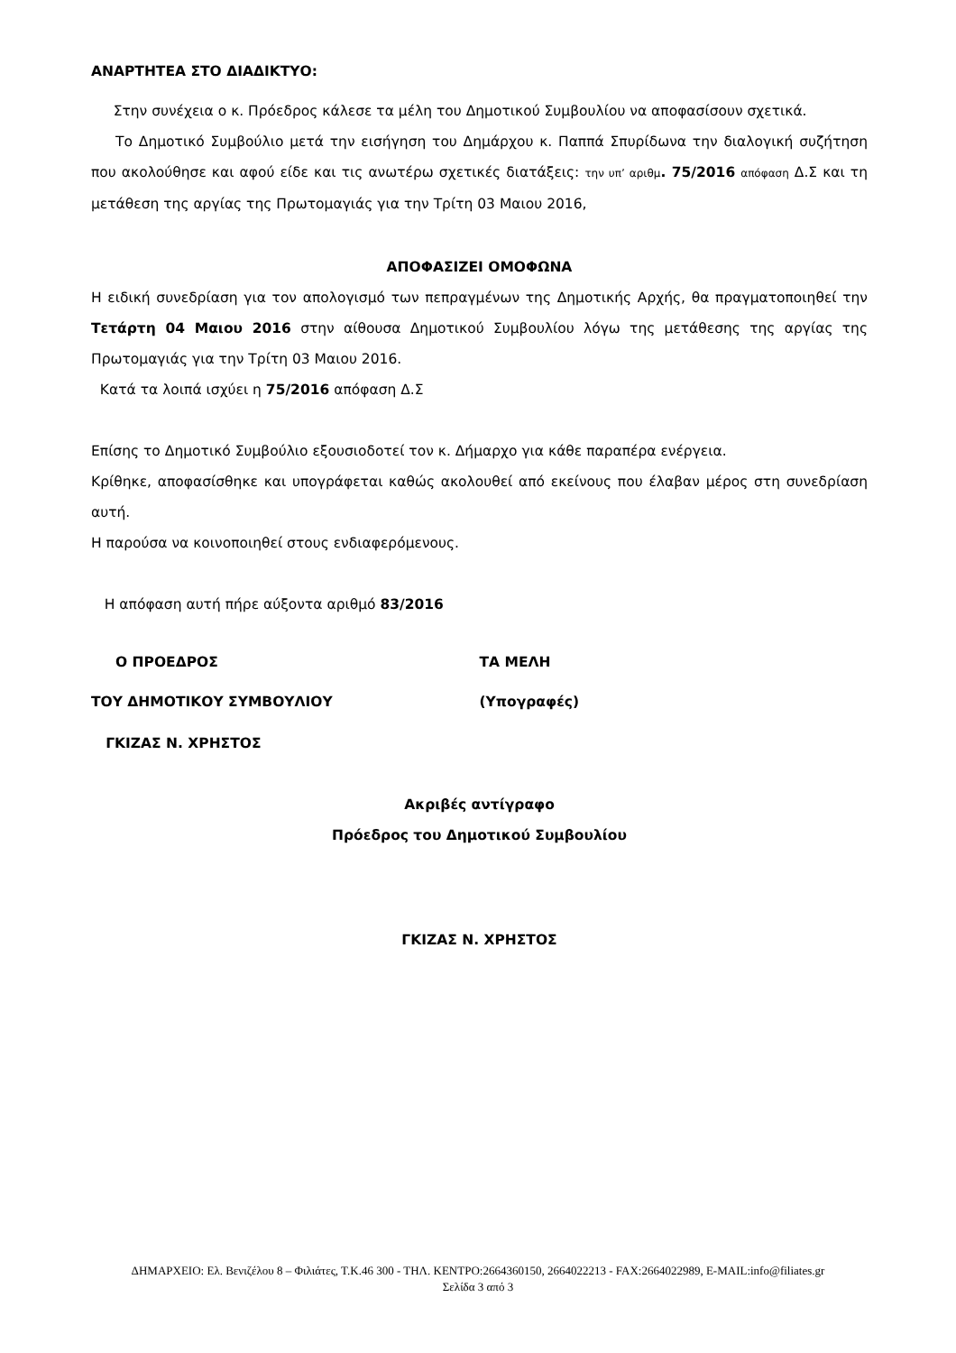ΑΝΑΡΤΗΤΕΑ ΣΤΟ ΔΙΑΔΙΚΤΥΟ:
Στην συνέχεια ο κ. Πρόεδρος κάλεσε τα μέλη του Δημοτικού Συμβουλίου να αποφασίσουν σχετικά.
Το Δημοτικό Συμβούλιο μετά την εισήγηση του Δημάρχου κ. Παππά Σπυρίδωνα την διαλογική συζήτηση που ακολούθησε και αφού είδε και τις ανωτέρω σχετικές διατάξεις: την υπ’ αριθμ. 75/2016 απόφαση Δ.Σ και τη μετάθεση της αργίας της Πρωτομαγιάς για την Τρίτη 03 Μαιου 2016,
ΑΠΟΦΑΣΙΖΕΙ ΟΜΟΦΩΝΑ
Η ειδική συνεδρίαση για τον απολογισμό των πεπραγμένων της Δημοτικής Αρχής, θα πραγματοποιηθεί την Τετάρτη 04 Μαιου 2016 στην αίθουσα Δημοτικού Συμβουλίου λόγω της μετάθεσης της αργίας της Πρωτομαγιάς για την Τρίτη 03 Μαιου 2016.
Κατά τα λοιπά ισχύει η 75/2016 απόφαση Δ.Σ
Επίσης το Δημοτικό Συμβούλιο εξουσιοδοτεί τον κ. Δήμαρχο για κάθε παραπέρα ενέργεια.
Κρίθηκε, αποφασίσθηκε και υπογράφεται καθώς ακολουθεί από εκείνους που έλαβαν μέρος στη συνεδρίαση αυτή.
Η παρούσα να κοινοποιηθεί στους ενδιαφερόμενους.
Η απόφαση αυτή πήρε αύξοντα αριθμό 83/2016
Ο ΠΡΟΕΔΡΟΣ ΤΑ ΜΕΛΗ
ΤΟΥ ΔΗΜΟΤΙΚΟΥ ΣΥΜΒΟΥΛΙΟΥ (Υπογραφές)
ΓΚΙΖΑΣ Ν. ΧΡΗΣΤΟΣ
Ακριβές αντίγραφο
Πρόεδρος του Δημοτικού Συμβουλίου
ΓΚΙΖΑΣ Ν. ΧΡΗΣΤΟΣ
ΔΗΜΑΡΧΕΙΟ: Ελ. Βενιζέλου 8 – Φιλιάτες, Τ.Κ.46 300 - ΤΗΛ. ΚΕΝΤΡΟ:2664360150, 2664022213 - FAX:2664022989, E-MAIL:info@filiates.gr
Σελίδα 3 από 3